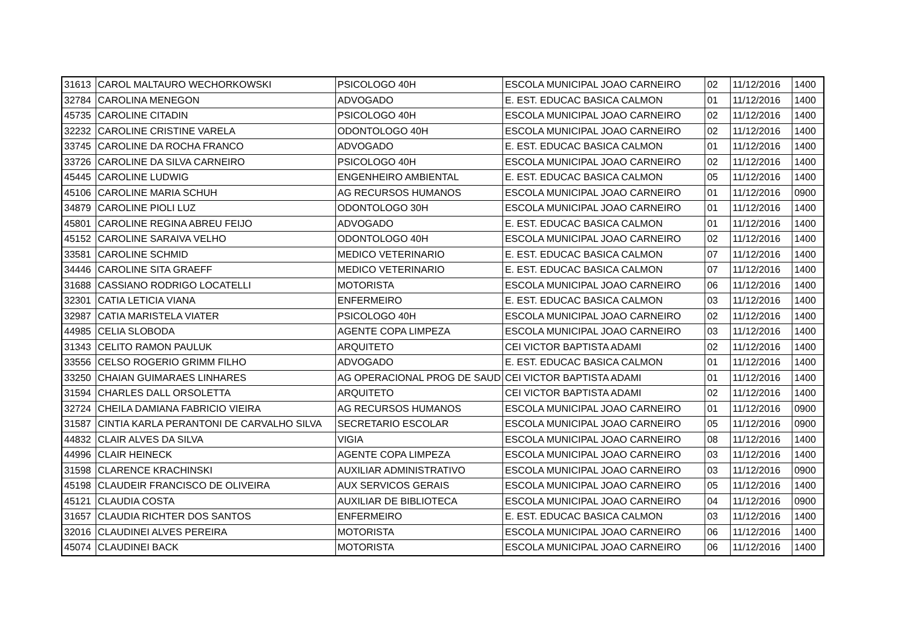| 31613 | CAROL MALTAURO WECHORKOWSKI | PSICOLOGO 40H | ESCOLA MUNICIPAL JOAO CARNEIRO | 02 | 11/12/2016 | 1400 |
| 32784 | CAROLINA MENEGON | ADVOGADO | E. EST. EDUCAC BASICA CALMON | 01 | 11/12/2016 | 1400 |
| 45735 | CAROLINE CITADIN | PSICOLOGO 40H | ESCOLA MUNICIPAL JOAO CARNEIRO | 02 | 11/12/2016 | 1400 |
| 32232 | CAROLINE CRISTINE VARELA | ODONTOLOGO 40H | ESCOLA MUNICIPAL JOAO CARNEIRO | 02 | 11/12/2016 | 1400 |
| 33745 | CAROLINE DA ROCHA FRANCO | ADVOGADO | E. EST. EDUCAC BASICA CALMON | 01 | 11/12/2016 | 1400 |
| 33726 | CAROLINE DA SILVA CARNEIRO | PSICOLOGO 40H | ESCOLA MUNICIPAL JOAO CARNEIRO | 02 | 11/12/2016 | 1400 |
| 45445 | CAROLINE LUDWIG | ENGENHEIRO AMBIENTAL | E. EST. EDUCAC BASICA CALMON | 05 | 11/12/2016 | 1400 |
| 45106 | CAROLINE MARIA SCHUH | AG RECURSOS HUMANOS | ESCOLA MUNICIPAL JOAO CARNEIRO | 01 | 11/12/2016 | 0900 |
| 34879 | CAROLINE PIOLI LUZ | ODONTOLOGO 30H | ESCOLA MUNICIPAL JOAO CARNEIRO | 01 | 11/12/2016 | 1400 |
| 45801 | CAROLINE REGINA ABREU FEIJO | ADVOGADO | E. EST. EDUCAC BASICA CALMON | 01 | 11/12/2016 | 1400 |
| 45152 | CAROLINE SARAIVA VELHO | ODONTOLOGO 40H | ESCOLA MUNICIPAL JOAO CARNEIRO | 02 | 11/12/2016 | 1400 |
| 33581 | CAROLINE SCHMID | MEDICO VETERINARIO | E. EST. EDUCAC BASICA CALMON | 07 | 11/12/2016 | 1400 |
| 34446 | CAROLINE SITA GRAEFF | MEDICO VETERINARIO | E. EST. EDUCAC BASICA CALMON | 07 | 11/12/2016 | 1400 |
| 31688 | CASSIANO RODRIGO LOCATELLI | MOTORISTA | ESCOLA MUNICIPAL JOAO CARNEIRO | 06 | 11/12/2016 | 1400 |
| 32301 | CATIA LETICIA VIANA | ENFERMEIRO | E. EST. EDUCAC BASICA CALMON | 03 | 11/12/2016 | 1400 |
| 32987 | CATIA MARISTELA VIATER | PSICOLOGO 40H | ESCOLA MUNICIPAL JOAO CARNEIRO | 02 | 11/12/2016 | 1400 |
| 44985 | CELIA SLOBODA | AGENTE COPA LIMPEZA | ESCOLA MUNICIPAL JOAO CARNEIRO | 03 | 11/12/2016 | 1400 |
| 31343 | CELITO RAMON PAULUK | ARQUITETO | CEI VICTOR BAPTISTA ADAMI | 02 | 11/12/2016 | 1400 |
| 33556 | CELSO ROGERIO GRIMM FILHO | ADVOGADO | E. EST. EDUCAC BASICA CALMON | 01 | 11/12/2016 | 1400 |
| 33250 | CHAIAN GUIMARAES LINHARES | AG OPERACIONAL PROG DE SAUD | CEI VICTOR BAPTISTA ADAMI | 01 | 11/12/2016 | 1400 |
| 31594 | CHARLES DALL ORSOLETTA | ARQUITETO | CEI VICTOR BAPTISTA ADAMI | 02 | 11/12/2016 | 1400 |
| 32724 | CHEILA DAMIANA FABRICIO VIEIRA | AG RECURSOS HUMANOS | ESCOLA MUNICIPAL JOAO CARNEIRO | 01 | 11/12/2016 | 0900 |
| 31587 | CINTIA KARLA PERANTONI DE CARVALHO SILVA | SECRETARIO ESCOLAR | ESCOLA MUNICIPAL JOAO CARNEIRO | 05 | 11/12/2016 | 0900 |
| 44832 | CLAIR ALVES DA SILVA | VIGIA | ESCOLA MUNICIPAL JOAO CARNEIRO | 08 | 11/12/2016 | 1400 |
| 44996 | CLAIR HEINECK | AGENTE COPA LIMPEZA | ESCOLA MUNICIPAL JOAO CARNEIRO | 03 | 11/12/2016 | 1400 |
| 31598 | CLARENCE KRACHINSKI | AUXILIAR ADMINISTRATIVO | ESCOLA MUNICIPAL JOAO CARNEIRO | 03 | 11/12/2016 | 0900 |
| 45198 | CLAUDEIR FRANCISCO DE OLIVEIRA | AUX SERVICOS GERAIS | ESCOLA MUNICIPAL JOAO CARNEIRO | 05 | 11/12/2016 | 1400 |
| 45121 | CLAUDIA COSTA | AUXILIAR DE BIBLIOTECA | ESCOLA MUNICIPAL JOAO CARNEIRO | 04 | 11/12/2016 | 0900 |
| 31657 | CLAUDIA RICHTER DOS SANTOS | ENFERMEIRO | E. EST. EDUCAC BASICA CALMON | 03 | 11/12/2016 | 1400 |
| 32016 | CLAUDINEI ALVES PEREIRA | MOTORISTA | ESCOLA MUNICIPAL JOAO CARNEIRO | 06 | 11/12/2016 | 1400 |
| 45074 | CLAUDINEI BACK | MOTORISTA | ESCOLA MUNICIPAL JOAO CARNEIRO | 06 | 11/12/2016 | 1400 |